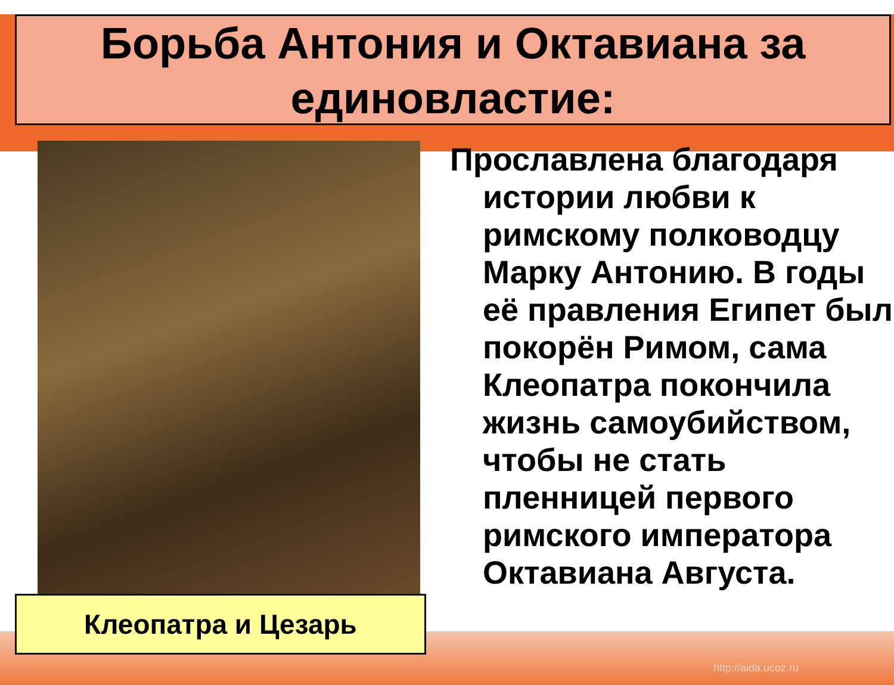Борьба Антония и Октавиана за единовластие:
Клеопатра и Цезарь
Прославлена благодаря истории любви к римскому полководцу Марку Антонию. В годы её правления Египет был покорён Римом, сама Клеопатра покончила жизнь самоубийством, чтобы не стать пленницей первого римского императора Октавиана Августа.
http://aida.ucoz.ru